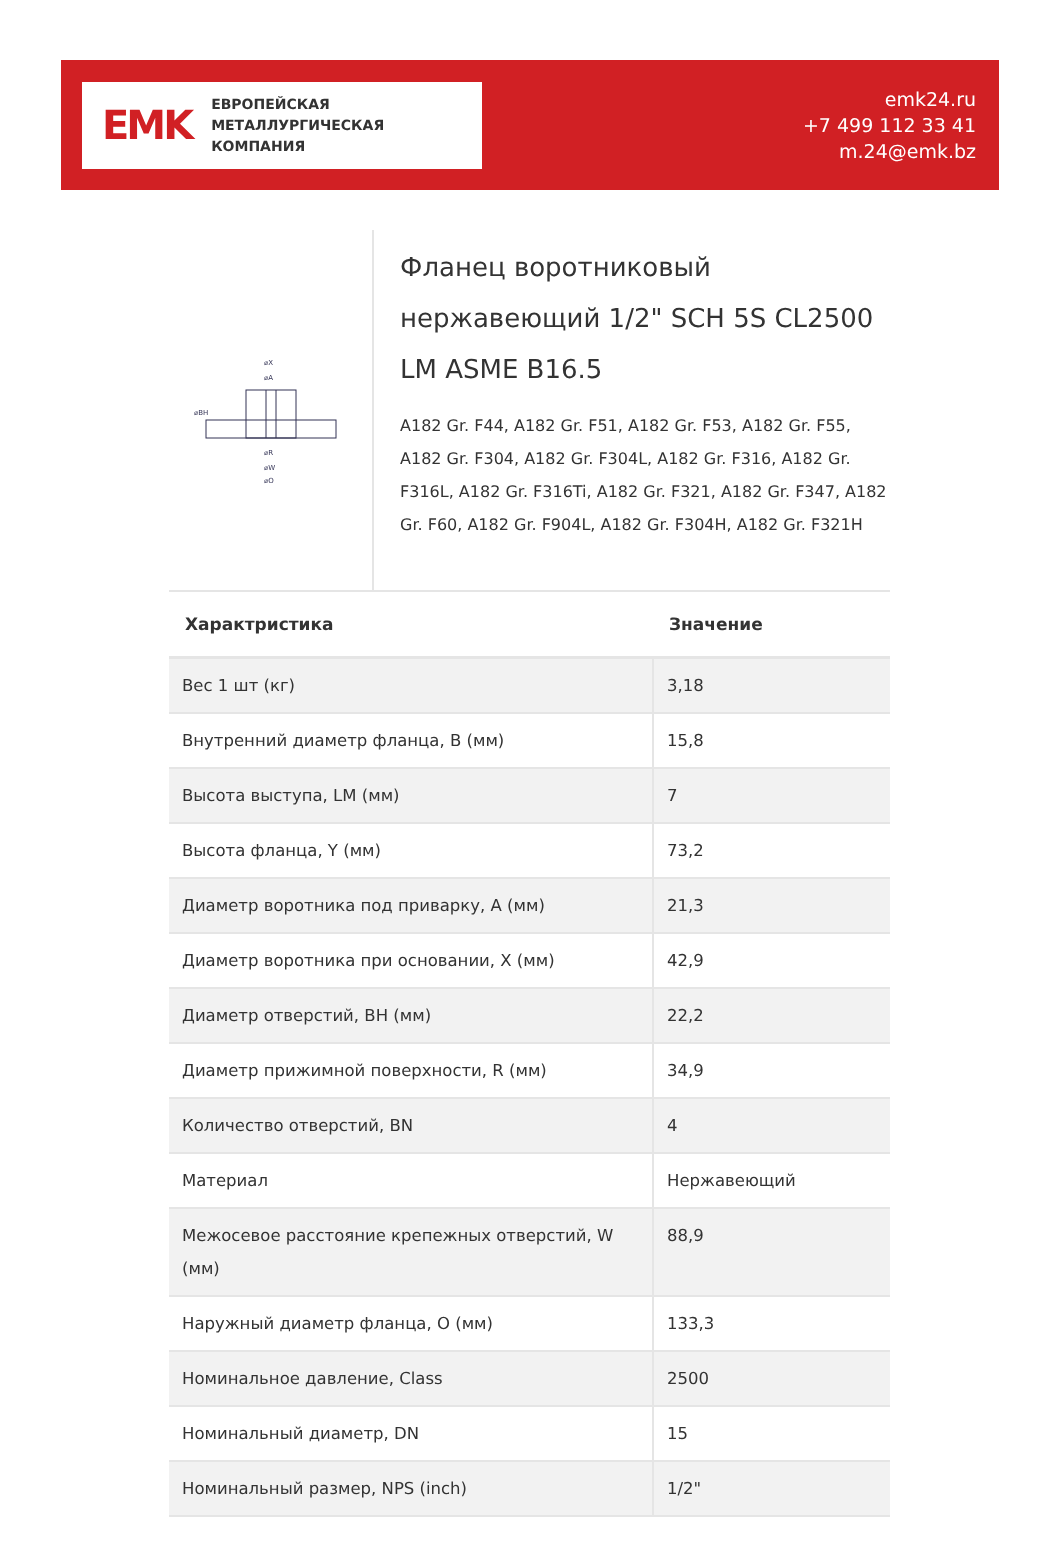EMK
ЕВРОПЕЙСКАЯ
МЕТАЛЛУРГИЧЕСКАЯ
КОМПАНИЯ
emk24.ru
+7 499 112 33 41
m.24@emk.bz
⌀X
⌀A
⌀BH
⌀R
⌀W
⌀O
Фланец воротниковый нержавеющий 1/2" SCH 5S CL2500 LM ASME B16.5
A182 Gr. F44, A182 Gr. F51, A182 Gr. F53, A182 Gr. F55, A182 Gr. F304, A182 Gr. F304L, A182 Gr. F316, A182 Gr. F316L, A182 Gr. F316Ti, A182 Gr. F321, A182 Gr. F347, A182 Gr. F60, A182 Gr. F904L, A182 Gr. F304H, A182 Gr. F321H
| Характристика | Значение |
| --- | --- |
| Вес 1 шт (кг) | 3,18 |
| Внутренний диаметр фланца, B (мм) | 15,8 |
| Высота выступа, LM (мм) | 7 |
| Высота фланца, Y (мм) | 73,2 |
| Диаметр воротника под приварку, A (мм) | 21,3 |
| Диаметр воротника при основании, X (мм) | 42,9 |
| Диаметр отверстий, BH (мм) | 22,2 |
| Диаметр прижимной поверхности, R (мм) | 34,9 |
| Количество отверстий, BN | 4 |
| Материал | Нержавеющий |
| Межосевое расстояние крепежных отверстий, W (мм) | 88,9 |
| Наружный диаметр фланца, O (мм) | 133,3 |
| Номинальное давление, Class | 2500 |
| Номинальный диаметр, DN | 15 |
| Номинальный размер, NPS (inch) | 1/2" |